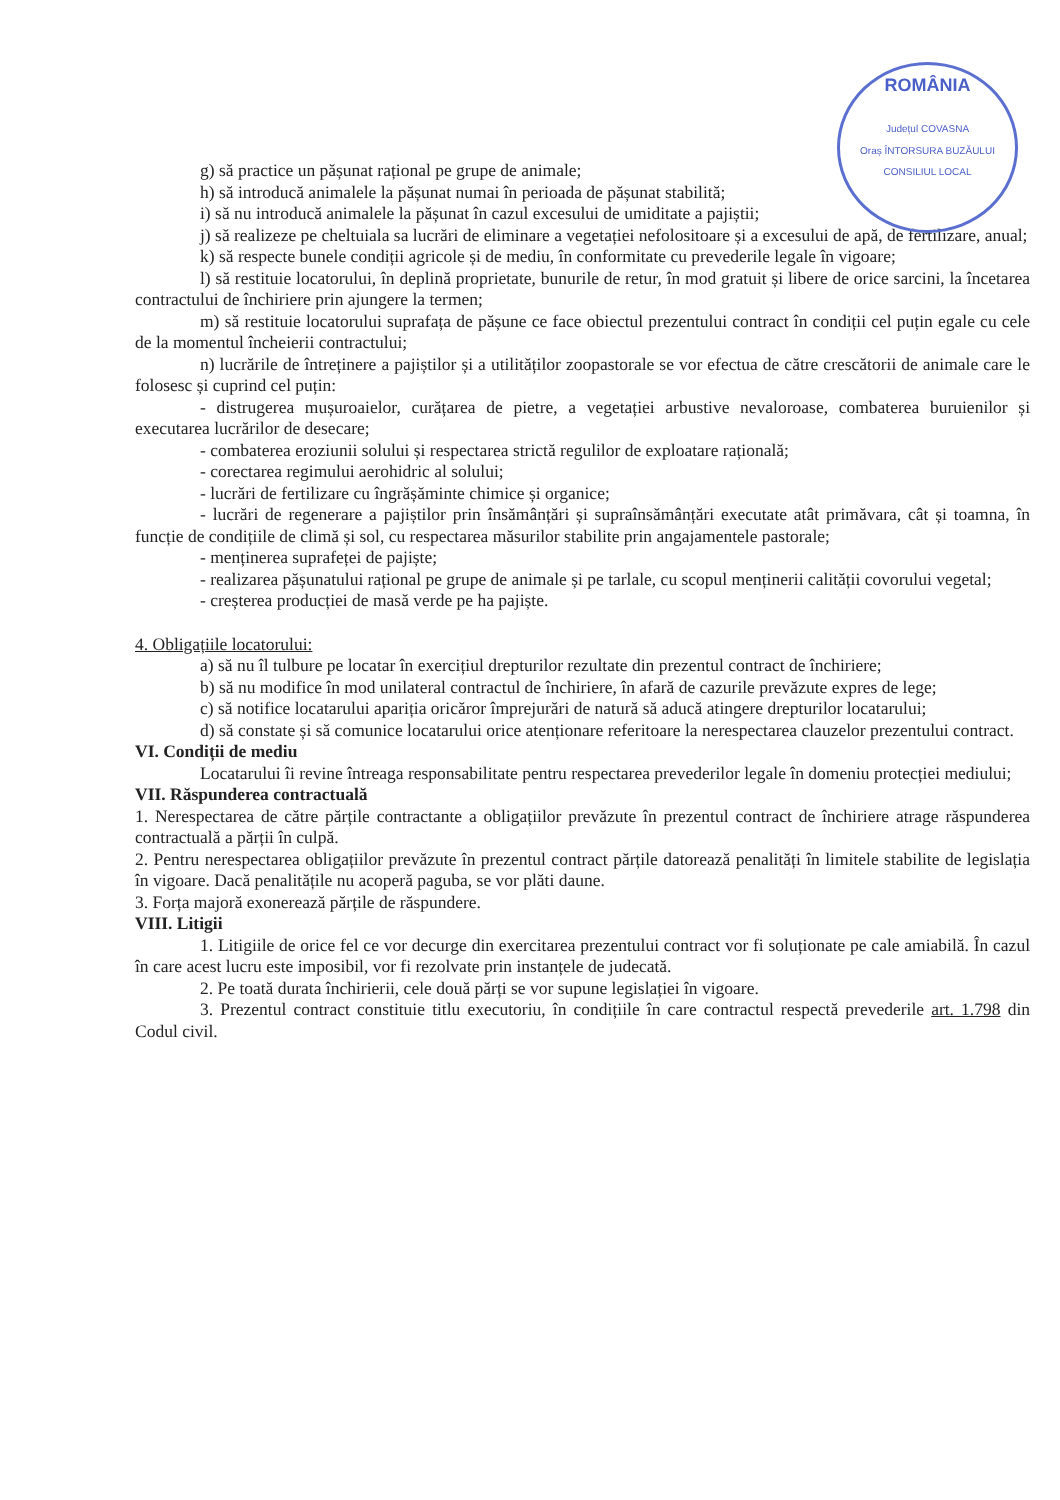ROMÂNIA
Județul COVASNA
Oraș ÎNTORSURA BUZĂULUI
CONSILIUL LOCAL
g) să practice un pășunat rațional pe grupe de animale;
h) să introducă animalele la pășunat numai în perioada de pășunat stabilită;
i) să nu introducă animalele la pășunat în cazul excesului de umiditate a pajiștii;
j) să realizeze pe cheltuiala sa lucrări de eliminare a vegetației nefolositoare și a excesului de apă, de fertilizare, anual;
k) să respecte bunele condiții agricole și de mediu, în conformitate cu prevederile legale în vigoare;
l) să restituie locatorului, în deplină proprietate, bunurile de retur, în mod gratuit și libere de orice sarcini, la încetarea contractului de închiriere prin ajungere la termen;
m) să restituie locatorului suprafața de pășune ce face obiectul prezentului contract în condiții cel puțin egale cu cele de la momentul încheierii contractului;
n) lucrările de întreținere a pajiștilor și a utilităților zoopastorale se vor efectua de către crescătorii de animale care le folosesc și cuprind cel puțin:
- distrugerea mușuroaielor, curățarea de pietre, a vegetației arbustive nevaloroase, combaterea buruienilor și executarea lucrărilor de desecare;
- combaterea eroziunii solului și respectarea strictă regulilor de exploatare rațională;
- corectarea regimului aerohidric al solului;
- lucrări de fertilizare cu îngrășăminte chimice și organice;
- lucrări de regenerare a pajiștilor prin însămânțări și supraînsămânțări executate atât primăvara, cât și toamna, în funcție de condițiile de climă și sol, cu respectarea măsurilor stabilite prin angajamentele pastorale;
- menținerea suprafeței de pajiște;
- realizarea pășunatului rațional pe grupe de animale și pe tarlale, cu scopul menținerii calității covorului vegetal;
- creșterea producției de masă verde pe ha pajiște.
4. Obligațiile locatorului:
a) să nu îl tulbure pe locatar în exercițiul drepturilor rezultate din prezentul contract de închiriere;
b) să nu modifice în mod unilateral contractul de închiriere, în afară de cazurile prevăzute expres de lege;
c) să notifice locatarului apariția oricăror împrejurări de natură să aducă atingere drepturilor locatarului;
d) să constate și să comunice locatarului orice atenționare referitoare la nerespectarea clauzelor prezentului contract.
VI. Condiții de mediu
Locatarului îi revine întreaga responsabilitate pentru respectarea prevederilor legale în domeniu protecției mediului;
VII. Răspunderea contractuală
1. Nerespectarea de către părțile contractante a obligațiilor prevăzute în prezentul contract de închiriere atrage răspunderea contractuală a părții în culpă.
2. Pentru nerespectarea obligațiilor prevăzute în prezentul contract părțile datorează penalități în limitele stabilite de legislația în vigoare. Dacă penalitățile nu acoperă paguba, se vor plăti daune.
3. Forța majoră exonerează părțile de răspundere.
VIII. Litigii
1. Litigiile de orice fel ce vor decurge din exercitarea prezentului contract vor fi soluționate pe cale amiabilă. În cazul în care acest lucru este imposibil, vor fi rezolvate prin instanțele de judecată.
2. Pe toată durata închirierii, cele două părți se vor supune legislației în vigoare.
3. Prezentul contract constituie titlu executoriu, în condițiile în care contractul respectă prevederile art. 1.798 din Codul civil.